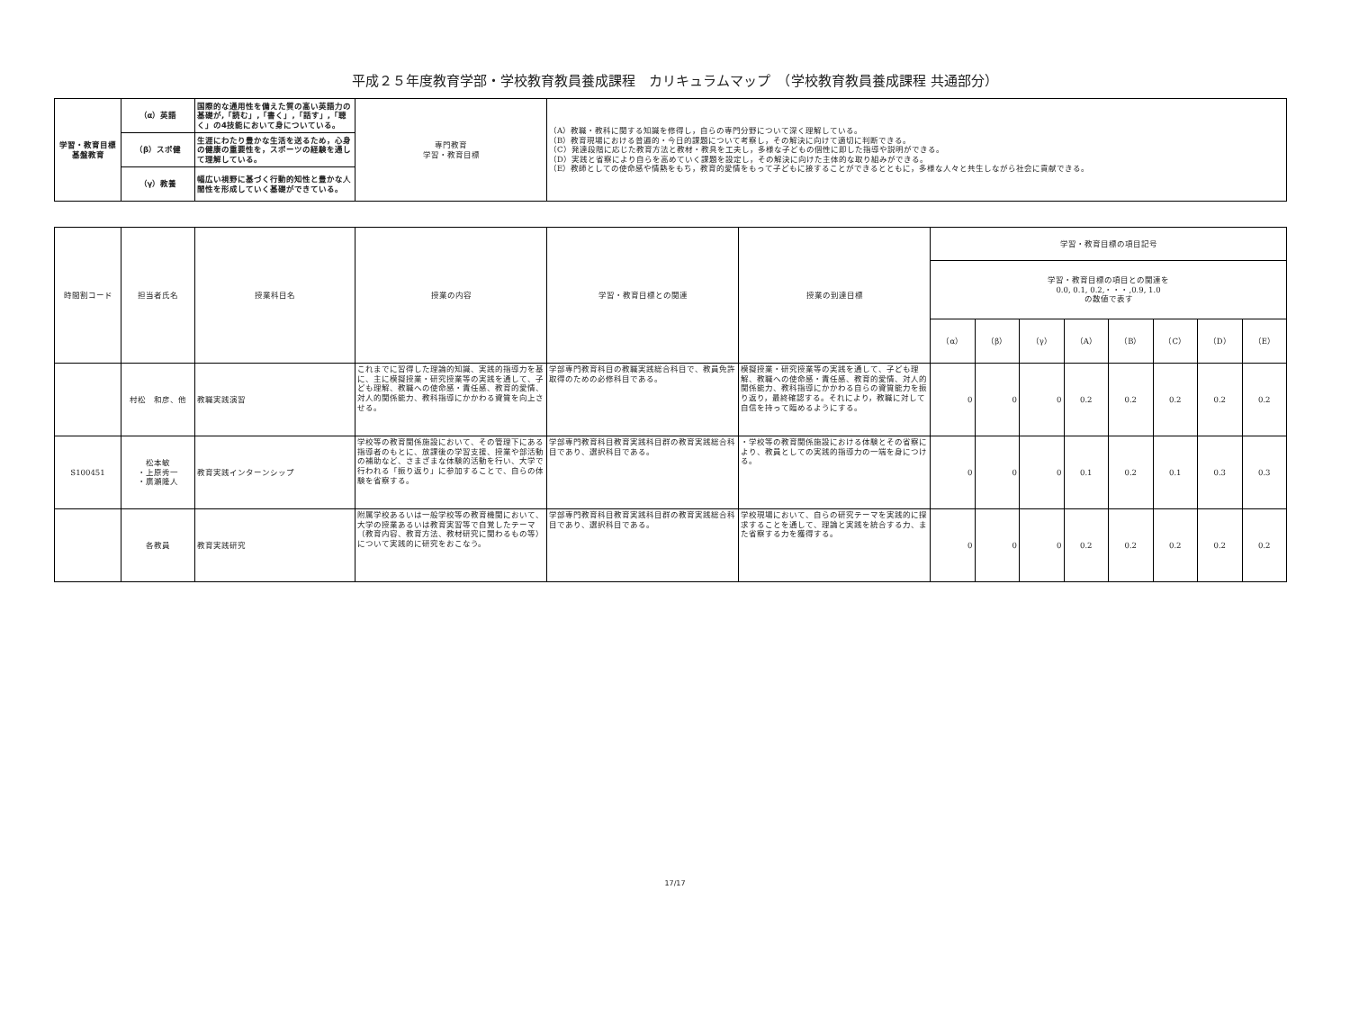平成２５年度教育学部・学校教育教員養成課程　カリキュラムマップ　（学校教育教員養成課程 共通部分）
| 学習・教育目標 基盤教育 | （α）英語 | 国際的な通用性を備えた質の高い英語力の基礎が,「読む」,「書く」,「話す」,「聴く」の4技能において身についている。 | 専門教育 学習・教育目標 | （A）教職・教科に関する知識を修得し，自らの専門分野について深く理解している。 （B）教育現場における普遍的・今日的課題について考察し，その解決に向けて適切に判断できる。 （C）発達段階に応じた教育方法と教材・教具を工夫し，多様な子どもの個性に即した指導や説明ができる。 （D）実践と省察により自らを高めていく課題を設定し，その解決に向けた主体的な取り組みができる。 （E）教師としての使命感や情熱をもち，教育的愛情をもって子どもに接することができるとともに，多様な人々と共生しながら社会に貢献できる。 |
| | （β）スポ健 | 生涯にわたり豊かな生活を送るため，心身の健康の重要性を，スポーツの経験を通して理解している。 | | |
| | （γ）教養 | 幅広い視野に基づく行動的知性と豊かな人間性を形成していく基礎ができている。 | | |
| 時間割コード | 担当者氏名 | 授業科目名 | 授業の内容 | 学習・教育目標との関連 | 授業の到達目標 | 学習・教育目標の項目記号 | | | | | | | |
| --- | --- | --- | --- | --- | --- | --- | --- | --- | --- | --- | --- | --- | --- |
| | | | | | | 学習・教育目標の項目との関連を 0.0, 0.1, 0.2,・・・,0.9, 1.0 の数値で表す | | | | | | | |
| | | | | | | （α） | （β） | （γ） | （A） | （B） | （C） | （D） | （E） |
| | 村松 和彦、他 | 教職実践演習 | これまでに習得した理論的知識、実践的指導力を基に、主に模擬授業・研究授業等の実践を通して、子ども理解、教職への使命感・責任感、教育的愛情、対人的関係能力、教科指導にかかわる資質を向上させる。 | 学部専門教育科目の教職実践総合科目で、教員免許取得のための必修科目である。 | 模擬授業・研究授業等の実践を通して、子ども理解、教職への使命感・責任感、教育的愛情、対人的関係能力、教科指導にかかわる自らの資質能力を振り返り，最終確認する。それにより，教職に対して自信を持って臨めるようにする。 | 0 | 0 | 0 | 0.2 | 0.2 | 0.2 | 0.2 | 0.2 |
| S100451 | 松本敏 ・上原秀一 ・廣瀬隆人 | 教育実践インターンシップ | 学校等の教育関係施設において、その管理下にある指導者のもとに、放課後の学習支援、授業や部活動の補助など、さまざまな体験的活動を行い、大学で行われる「振り返り」に参加することで、自らの体験を省察する。 | 学部専門教育科目教育実践科目群の教育実践総合科目であり、選択科目である。 | ・学校等の教育関係施設における体験とその省察により、教員としての実践的指導力の一端を身につける。 | 0 | 0 | 0 | 0.1 | 0.2 | 0.1 | 0.3 | 0.3 |
| | 各教員 | 教育実践研究 | 附属学校あるいは一般学校等の教育機関において、大学の授業あるいは教育実習等で自覚したテーマ（教育内容、教育方法、教材研究に関わるもの等）について実践的に研究をおこなう。 | 学部専門教育科目教育実践科目群の教育実践総合科目であり、選択科目である。 | 学校現場において、自らの研究テーマを実践的に探求することを通して、理論と実践を統合する力、また省察する力を獲得する。 | 0 | 0 | 0 | 0.2 | 0.2 | 0.2 | 0.2 | 0.2 |
17/17